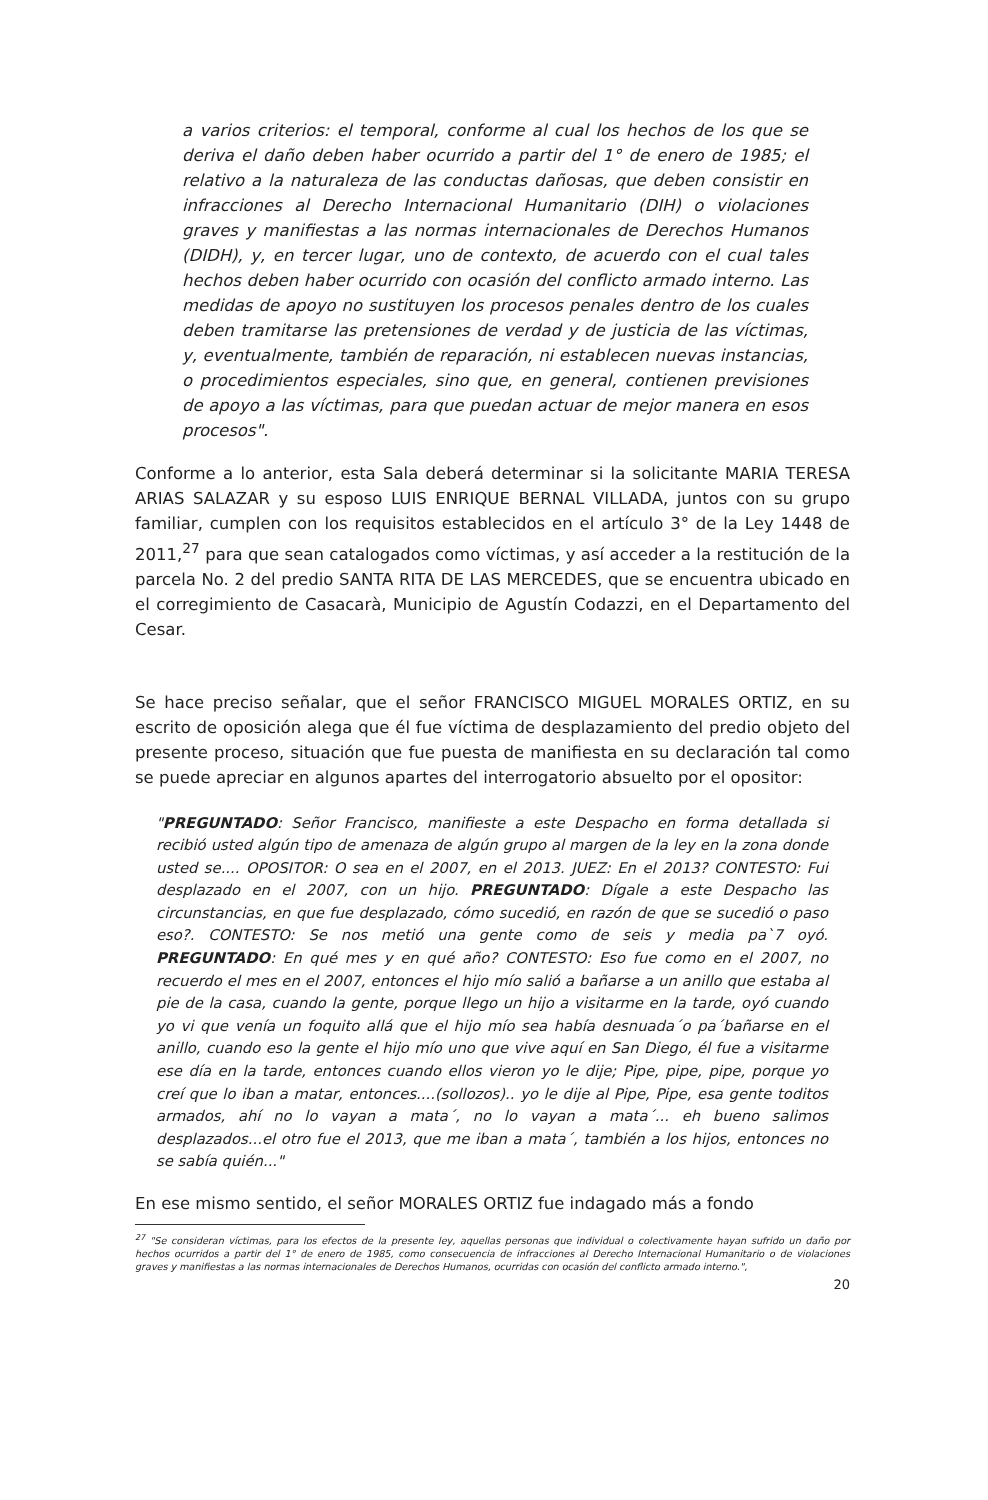a varios criterios: el temporal, conforme al cual los hechos de los que se deriva el daño deben haber ocurrido a partir del 1° de enero de 1985; el relativo a la naturaleza de las conductas dañosas, que deben consistir en infracciones al Derecho Internacional Humanitario (DIH) o violaciones graves y manifiestas a las normas internacionales de Derechos Humanos (DIDH), y, en tercer lugar, uno de contexto, de acuerdo con el cual tales hechos deben haber ocurrido con ocasión del conflicto armado interno. Las medidas de apoyo no sustituyen los procesos penales dentro de los cuales deben tramitarse las pretensiones de verdad y de justicia de las víctimas, y, eventualmente, también de reparación, ni establecen nuevas instancias, o procedimientos especiales, sino que, en general, contienen previsiones de apoyo a las víctimas, para que puedan actuar de mejor manera en esos procesos".
Conforme a lo anterior, esta Sala deberá determinar si la solicitante MARIA TERESA ARIAS SALAZAR y su esposo LUIS ENRIQUE BERNAL VILLADA, juntos con su grupo familiar, cumplen con los requisitos establecidos en el artículo 3° de la Ley 1448 de 2011,<sup>27</sup> para que sean catalogados como víctimas, y así acceder a la restitución de la parcela No. 2 del predio SANTA RITA DE LAS MERCEDES, que se encuentra ubicado en el corregimiento de Casacarà, Municipio de Agustín Codazzi, en el Departamento del Cesar.
Se hace preciso señalar, que el señor FRANCISCO MIGUEL MORALES ORTIZ, en su escrito de oposición alega que él fue víctima de desplazamiento del predio objeto del presente proceso, situación que fue puesta de manifiesta en su declaración tal como se puede apreciar en algunos apartes del interrogatorio absuelto por el opositor:
"PREGUNTADO: Señor Francisco, manifieste a este Despacho en forma detallada si recibió usted algún tipo de amenaza de algún grupo al margen de la ley en la zona donde usted se.... OPOSITOR: O sea en el 2007, en el 2013. JUEZ: En el 2013? CONTESTO: Fui desplazado en el 2007, con un hijo. PREGUNTADO: Dígale a este Despacho las circunstancias, en que fue desplazado, cómo sucedió, en razón de que se sucedió o paso eso?. CONTESTO: Se nos metió una gente como de seis y media pa`7 oyó. PREGUNTADO: En qué mes y en qué año? CONTESTO: Eso fue como en el 2007, no recuerdo el mes en el 2007, entonces el hijo mío salió a bañarse a un anillo que estaba al pie de la casa, cuando la gente, porque llego un hijo a visitarme en la tarde, oyó cuando yo vi que venía un foquito allá que el hijo mío sea había desnuada´o pa´bañarse en el anillo, cuando eso la gente el hijo mío uno que vive aquí en San Diego, él fue a visitarme ese día en la tarde, entonces cuando ellos vieron yo le dije; Pipe, pipe, pipe, porque yo creí que lo iban a matar, entonces....(sollozos).. yo le dije al Pipe, Pipe, esa gente toditos armados, ahí no lo vayan a mata´, no lo vayan a mata´... eh bueno salimos desplazados...el otro fue el 2013, que me iban a mata´, también a los hijos, entonces no se sabía quién..."
En ese mismo sentido, el señor MORALES ORTIZ fue indagado más a fondo
<sup>27</sup> "Se consideran víctimas, para los efectos de la presente ley, aquellas personas que individual o colectivamente hayan sufrido un daño por hechos ocurridos a partir del 1° de enero de 1985, como consecuencia de infracciones al Derecho Internacional Humanitario o de violaciones graves y manifiestas a las normas internacionales de Derechos Humanos, ocurridas con ocasión del conflicto armado interno.",
20